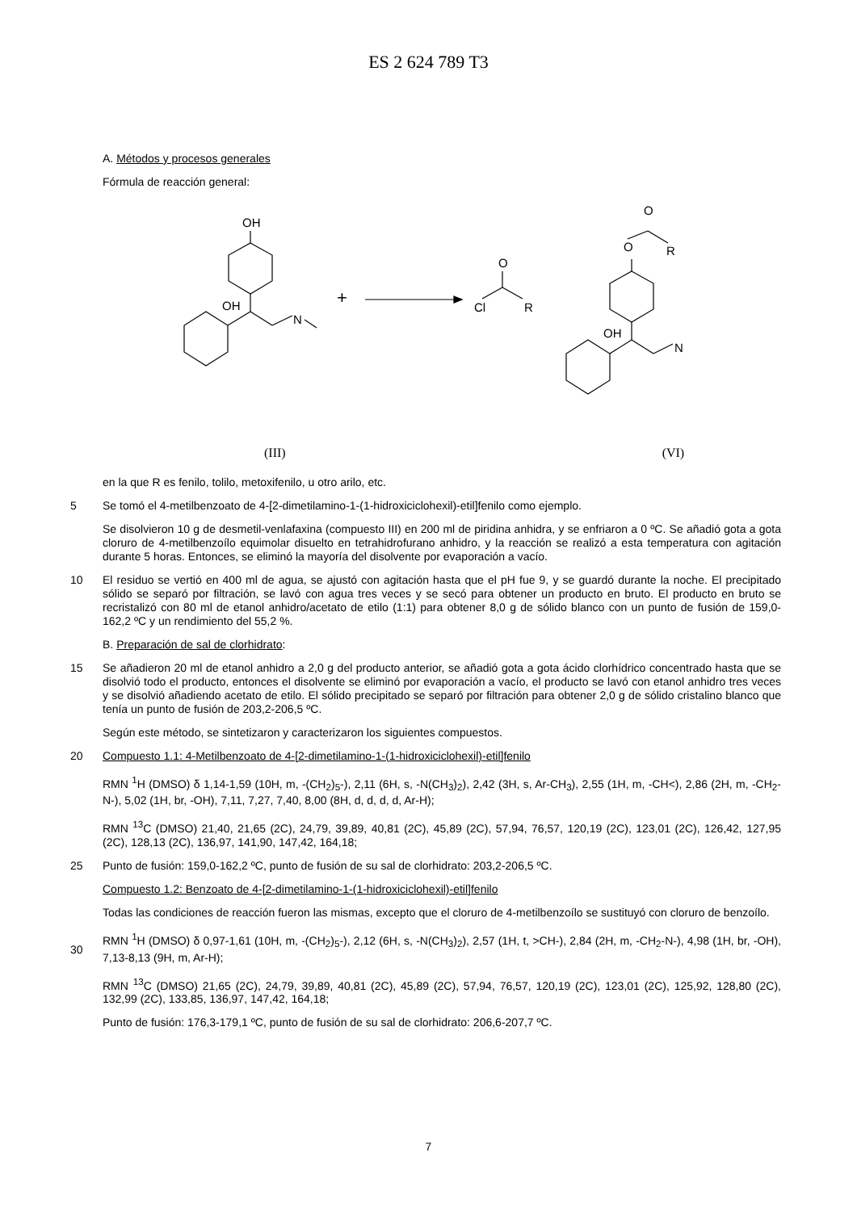ES 2 624 789 T3
A. Métodos y procesos generales
Fórmula de reacción general:
OH
OH
N
+
Cl
O
R
O
O
R
OH
N
(III) (VI)
en la que R es fenilo, tolilo, metoxifenilo, u otro arilo, etc.
5 Se tomó el 4-metilbenzoato de 4-[2-dimetilamino-1-(1-hidroxiciclohexil)-etil]fenilo como ejemplo.
Se disolvieron 10 g de desmetil-venlafaxina (compuesto III) en 200 ml de piridina anhidra, y se enfriaron a 0 ºC. Se añadió gota a gota cloruro de 4-metilbenzoílo equimolar disuelto en tetrahidrofurano anhidro, y la reacción se realizó a esta temperatura con agitación durante 5 horas. Entonces, se eliminó la mayoría del disolvente por evaporación a vacío.
10 El residuo se vertió en 400 ml de agua, se ajustó con agitación hasta que el pH fue 9, y se guardó durante la noche. El precipitado sólido se separó por filtración, se lavó con agua tres veces y se secó para obtener un producto en bruto. El producto en bruto se recristalizó con 80 ml de etanol anhidro/acetato de etilo (1:1) para obtener 8,0 g de sólido blanco con un punto de fusión de 159,0-162,2 ºC y un rendimiento del 55,2 %.
B. Preparación de sal de clorhidrato:
15 Se añadieron 20 ml de etanol anhidro a 2,0 g del producto anterior, se añadió gota a gota ácido clorhídrico concentrado hasta que se disolvió todo el producto, entonces el disolvente se eliminó por evaporación a vacío, el producto se lavó con etanol anhidro tres veces y se disolvió añadiendo acetato de etilo. El sólido precipitado se separó por filtración para obtener 2,0 g de sólido cristalino blanco que tenía un punto de fusión de 203,2-206,5 ºC.
Según este método, se sintetizaron y caracterizaron los siguientes compuestos.
20 Compuesto 1.1: 4-Metilbenzoato de 4-[2-dimetilamino-1-(1-hidroxiciclohexil)-etil]fenilo
RMN <sup>1</sup>H (DMSO) δ 1,14-1,59 (10H, m, -(CH<sub>2</sub>)<sub>5</sub>-), 2,11 (6H, s, -N(CH<sub>3</sub>)<sub>2</sub>), 2,42 (3H, s, Ar-CH<sub>3</sub>), 2,55 (1H, m, -CH<), 2,86 (2H, m, -CH<sub>2</sub>-N-), 5,02 (1H, br, -OH), 7,11, 7,27, 7,40, 8,00 (8H, d, d, d, d, Ar-H);
RMN <sup>13</sup>C (DMSO) 21,40, 21,65 (2C), 24,79, 39,89, 40,81 (2C), 45,89 (2C), 57,94, 76,57, 120,19 (2C), 123,01 (2C), 126,42, 127,95 (2C), 128,13 (2C), 136,97, 141,90, 147,42, 164,18;
25 Punto de fusión: 159,0-162,2 ºC, punto de fusión de su sal de clorhidrato: 203,2-206,5 ºC.
Compuesto 1.2: Benzoato de 4-[2-dimetilamino-1-(1-hidroxiciclohexil)-etil]fenilo
Todas las condiciones de reacción fueron las mismas, excepto que el cloruro de 4-metilbenzoílo se sustituyó con cloruro de benzoílo.
30
RMN <sup>1</sup>H (DMSO) δ 0,97-1,61 (10H, m, -(CH<sub>2</sub>)<sub>5</sub>-), 2,12 (6H, s, -N(CH<sub>3</sub>)<sub>2</sub>), 2,57 (1H, t, >CH-), 2,84 (2H, m, -CH<sub>2</sub>-N-), 4,98 (1H, br, -OH), 7,13-8,13 (9H, m, Ar-H);
RMN <sup>13</sup>C (DMSO) 21,65 (2C), 24,79, 39,89, 40,81 (2C), 45,89 (2C), 57,94, 76,57, 120,19 (2C), 123,01 (2C), 125,92, 128,80 (2C), 132,99 (2C), 133,85, 136,97, 147,42, 164,18;
Punto de fusión: 176,3-179,1 ºC, punto de fusión de su sal de clorhidrato: 206,6-207,7 ºC.
7